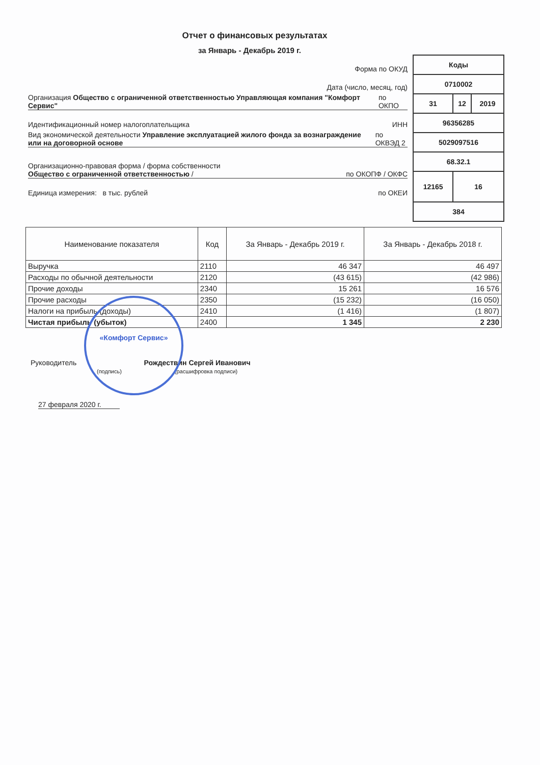Отчет о финансовых результатах
за Январь - Декабрь 2019 г.
Форма по ОКУД
Дата (число, месяц, год)
Организация Общество с ограниченной ответственностью Управляющая компания "Комфорт Сервис" по ОКПО
Идентификационный номер налогоплательщика ИНН
Вид экономической деятельности Управление эксплуатацией жилого фонда за вознаграждение или на договорной основе по ОКВЭД 2
Организационно-правовая форма / форма собственности
Общество с ограниченной ответственностью / по ОКОПФ / ОКФС
Единица измерения: в тыс. рублей по ОКЕИ
| Коды | | |
| 0710002 | | |
| 31 | 12 | 2019 |
| 96356285 | | |
| 5029097516 | | |
| 68.32.1 | | |
| 12165 | 16 | |
| 384 | | |
| Наименование показателя | Код | За Январь - Декабрь 2019 г. | За Январь - Декабрь 2018 г. |
| --- | --- | --- | --- |
| Выручка | 2110 | 46 347 | 46 497 |
| Расходы по обычной деятельности | 2120 | (43 615) | (42 986) |
| Прочие доходы | 2340 | 15 261 | 16 576 |
| Прочие расходы | 2350 | (15 232) | (16 050) |
| Налоги на прибыль (доходы) | 2410 | (1 416) | (1 807) |
| Чистая прибыль (убыток) | 2400 | 1 345 | 2 230 |
Руководитель Рождествин Сергей Иванович
(подпись) (расшифровка подписи)
27 февраля 2020 г.
«Комфорт Сервис»